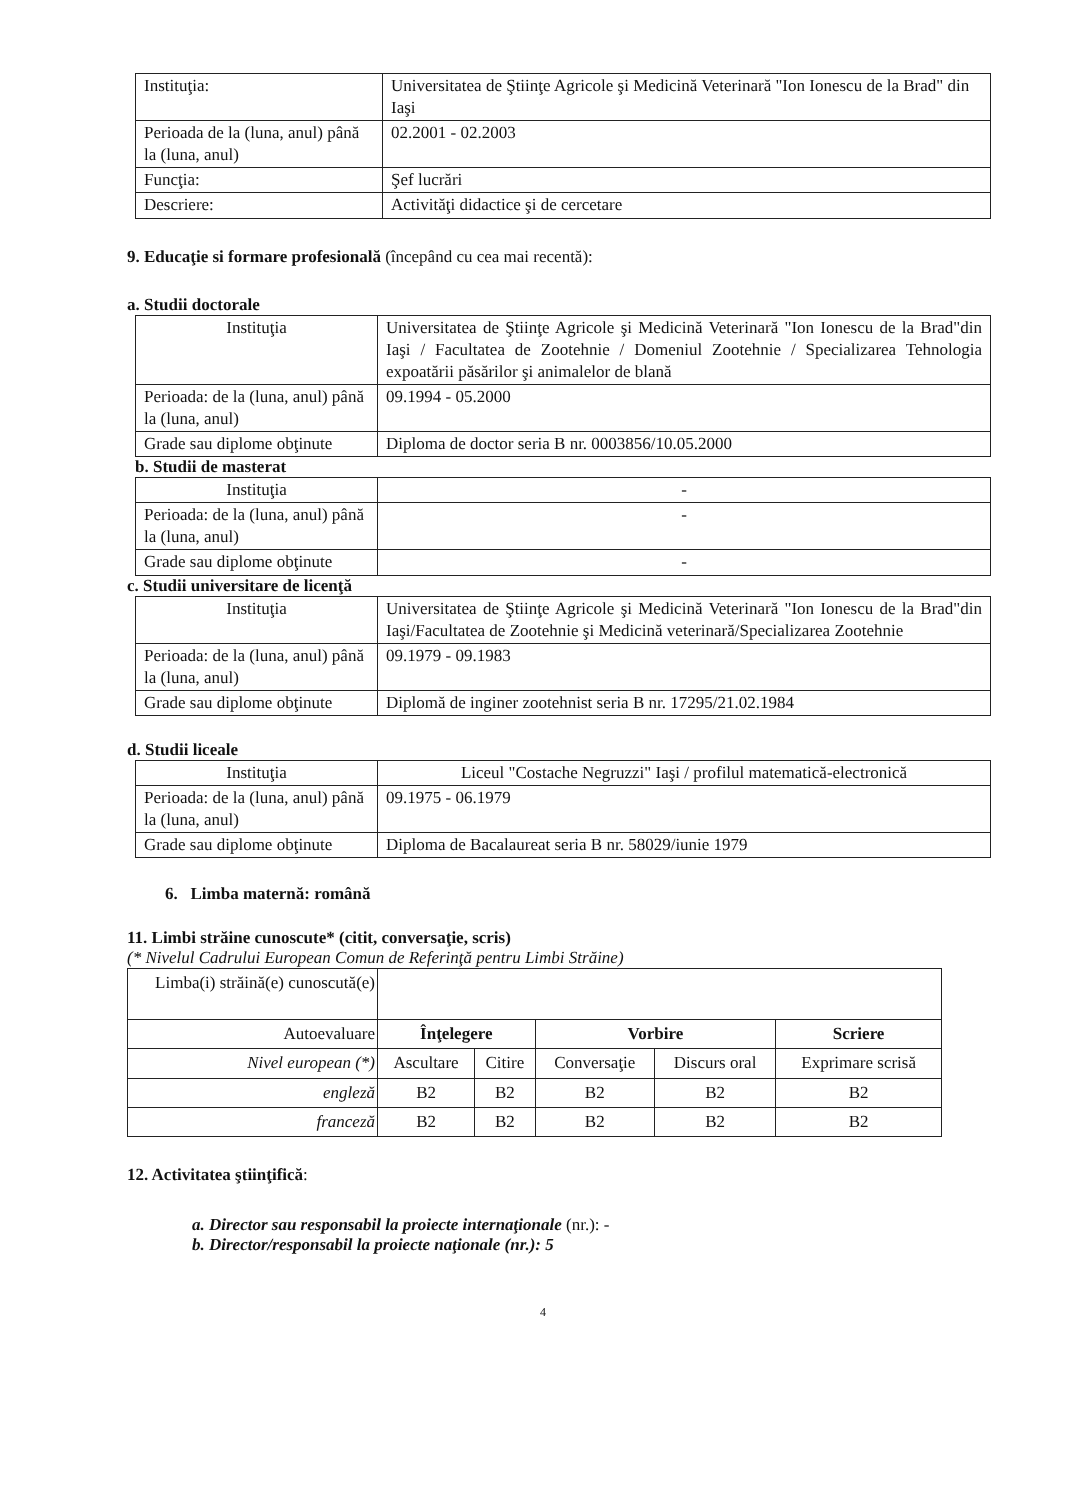| Instituţia: | Universitatea de Ştiinţe Agricole şi Medicină Veterinară "Ion Ionescu de la Brad" din Iaşi |
| Perioada de la (luna, anul) până la (luna, anul) | 02.2001 - 02.2003 |
| Funcţia: | Şef lucrări |
| Descriere: | Activităţi didactice şi de cercetare |
9. Educaţie si formare profesională (începând cu cea mai recentă):
a. Studii doctorale
| Instituţia | Universitatea de Ştiinţe Agricole şi Medicină Veterinară "Ion Ionescu de la Brad"din Iaşi / Facultatea de Zootehnie / Domeniul Zootehnie / Specializarea Tehnologia expoatării păsărilor şi animalelor de blană |
| Perioada: de la (luna, anul) până la (luna, anul) | 09.1994 - 05.2000 |
| Grade sau diplome obţinute | Diploma de doctor seria B nr. 0003856/10.05.2000 |
b. Studii de masterat
| Instituţia | - |
| Perioada: de la (luna, anul) până la (luna, anul) | - |
| Grade sau diplome obţinute | - |
c. Studii universitare de licenţă
| Instituţia | Universitatea de Ştiinţe Agricole şi Medicină Veterinară "Ion Ionescu de la Brad"din Iaşi/Facultatea de Zootehnie şi Medicină veterinară/Specializarea Zootehnie |
| Perioada: de la (luna, anul) până la (luna, anul) | 09.1979 - 09.1983 |
| Grade sau diplome obţinute | Diplomă de inginer zootehnist seria B nr. 17295/21.02.1984 |
d. Studii liceale
| Instituţia | Liceul "Costache Negruzzi" Iaşi / profilul matematică-electronică |
| Perioada: de la (luna, anul) până la (luna, anul) | 09.1975 - 06.1979 |
| Grade sau diplome obţinute | Diploma de Bacalaureat seria B nr. 58029/iunie 1979 |
6. Limba maternă: română
11. Limbi străine cunoscute* (citit, conversaţie, scris)
(* Nivelul Cadrului European Comun de Referinţă pentru Limbi Străine)
| Limba(i) străină(e) cunoscută(e) | | | | | |
| Autoevaluare | Înţelegere | | Vorbire | | Scriere |
| Nivel european (*) | Ascultare | Citire | Conversaţie | Discurs oral | Exprimare scrisă |
| engleză | B2 | B2 | B2 | B2 | B2 |
| franceză | B2 | B2 | B2 | B2 | B2 |
12. Activitatea ştiinţifică:
a. Director sau responsabil la proiecte internaţionale (nr.): -
b. Director/responsabil la proiecte naţionale (nr.): 5
4